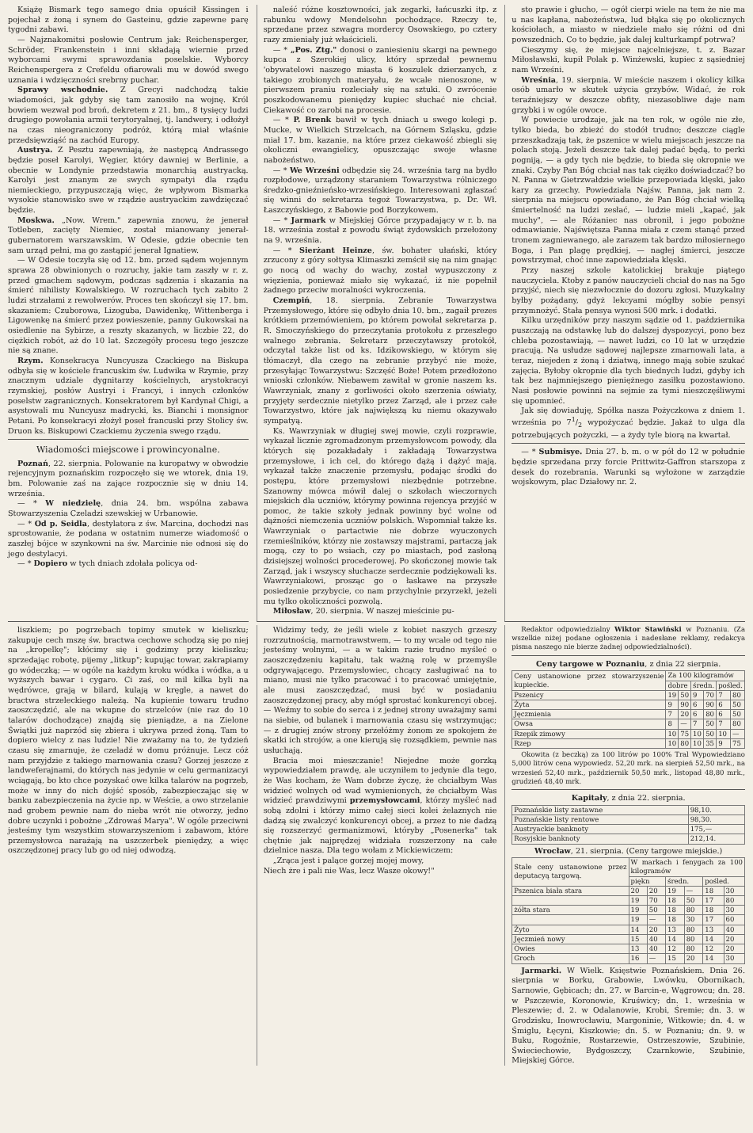Książę Bismark tego samego dnia opuścił Kissingen i pojechał z żoną i synem do Gasteinu, gdzie zapewne parę tygodni zabawi.
— Najznakomitsi posłowie Centrum jak: Reichensperger, Schröder, Frankenstein i inni składają wiernie przed wyborcami swymi sprawozdania poselskie. Wyborcy Reichenspergera z Crefeldu ofiarowali mu w dowód swego uznania i wdzięczności srebrny puchar.
Sprawy wschodnie. Z Grecyi nadchodzą takie wiadomości, jak gdyby się tam zanosiło na wojnę. Król bowiem wezwał pod broń, dekretem z 21. bm., 8 tysięcy ludzi drugiego powołania armii terytoryalnej, tj. landwery, i odłożył na czas nieograniczony podróż, którą miał właśnie przedsięwziąść na zachód Europy.
Austrya. Z Pesztu zapewniają, że następcą Andrassego będzie poseł Karolyi, Węgier, który dawniej w Berlinie, a obecnie w Londynie przedstawia monarchią austryacką. Karolyi jest znanym ze swych sympatyi dla rządu niemieckiego, przypuszczają więc, że wpływom Bismarka wysokie stanowisko swe w rządzie austryackim zawdzięczać będzie.
Moskwa. „Now. Wrem." zapewnia znowu, że jenerał Totleben, zacięty Niemiec, został mianowany jenerał-gubernatorem warszawskim. W Odesie, gdzie obecnie ten sam urząd pełni, ma go zastąpić jenerał Ignatiew.
— W Odesie toczyła się od 12. bm. przed sądem wojennym sprawa 28 obwinionych o rozruchy, jakie tam zaszły w r. z. przed gmachem sądowym, podczas sądzenia i skazania na śmierć nihilisty Kowalskiego. W rozruchach tych zabito 2 ludzi strzałami z rewolwerów. Proces ten skończył się 17. bm. skazaniem: Czuborowa, Lizoguba, Dawidenkę, Wittenberga i Ligowenkę na śmierć przez powieszenie, panny Gukowskai na osiedlenie na Sybirze, a reszty skazanych, w liczbie 22, do ciężkich robót, aż do 10 lat. Szczegóły procesu tego jeszcze nie są znane.
Rzym. Konsekracya Nuncyusza Czackiego na Biskupa odbyła się w kościele francuskim św. Ludwika w Rzymie, przy znacznym udziale dygnitarzy kościelnych, arystokracyi rzymskiej, posłów Austryi i Francyi, i innych członków poselstw zagranicznych. Konsekratorem był Kardynał Chigi, a asystowali mu Nuncyusz madrycki, ks. Bianchi i monsignor Petani. Po konsekracyi złożył poseł francuski przy Stolicy św. Druon ks. Biskupowi Czackiemu życzenia swego rządu.
Wiadomości miejscowe i prowincyonalne.
Poznań, 22. sierpnia. Polowanie na kuropatwy w obwodzie rejencyjnym poznańskim rozpoczęło się we wtorek, dnia 19. bm. Polowanie zaś na zające rozpocznie się w dniu 14. września.
— * W niedzielę, dnia 24. bm. wspólna zabawa Stowarzyszenia Czeladzi szewskiej w Urbanowie.
— * Od p. Seidla, destylatora z św. Marcina, dochodzi nas sprostowanie, że podana w ostatnim numerze wiadomość o zaszłej bójce w szynkowni na św. Marcinie nie odnosi się do jego destylacyi.
— * Dopiero w tych dniach zdołała policya od-
naleść różne kosztowności, jak zegarki, łańcuszki itp. z rabunku wdowy Mendelsohn pochodzące. Rzeczy te, sprzedane przez szwagra mordercy Osowskiego, po cztery razy zmieniały już właścicieli.
— * „Pos. Ztg." donosi o zaniesieniu skargi na pewnego kupca z Szerokiej ulicy, który sprzedał pewnemu 'obywatelowi naszego miasta 6 koszulek dzierzanych, z takiego zrobionych materyału, że wcale nienoszone, w pierwszem praniu rozleciały się na sztuki. O zwrócenie poszkodowanemu pieniędzy kupiec słuchać nie chciał. Ciekawość co zarobi na procesie.
— * P. Brenk bawił w tych dniach u swego kolegi p. Mucke, w Wielkich Strzelcach, na Górnem Szląsku, gdzie miał 17. bm. kazanie, na które przez ciekawość zbiegli się okoliczni ewangielicy, opuszczając swoje własne nabożeństwo.
— * We Wrześni odbędzie się 24. września targ na bydło rozpłodowe, urządzony staraniem Towarzystwa rólniczego średzko-gnieźnieńsko-wrzesińskiego. Interesowani zgłaszać się winni do sekretarza tegoż Towarzystwa, p. Dr. Wł. Łaszczyńskiego, z Babowie pod Borzykowem.
— * Jarmark w Miejskiej Górce przypadający w r. b. na 18. września został z powodu świąt żydowskich przełożony na 9. września.
— * Sierżant Heinze, św. bohater ułański, który zrzucony z góry sołtysa Klimaszki zemścił się na nim gnając go nocą od wachy do wachy, został wypuszczony z więzienia, ponieważ miało się wykazać, iż nie popełnił żadnego przeciw moralności wykroczenia.
Czempiń, 18. sierpnia. Zebranie Towarzystwa Przemysłowego, które się odbyło dnia 10. bm., zagaił prezes krótkiem przemówieniem, po którem powołał sekretarza p. R. Smoczyńskiego do przeczytania protokołu z przeszłego walnego zebrania. Sekretarz przeczytawszy protokół, odczytał także list od ks. Idzikowskiego, w którym się tłómaczył, dla czego na zebranie przybyć nie może, przesyłając Towarzystwu: Szczęść Boże! Potem przedłożono wnioski członków. Niebawem zawitał w gronie naszem ks. Wawrzyniak, znany z gorliwości około szerzenia oświaty, przyjęty serdecznie nietylko przez Zarząd, ale i przez całe Towarzystwo, które jak największą ku niemu okazywało sympatyą.
Ks. Wawrzyniak w długiej swej mowie, czyli rozprawie, wykazał licznie zgromadzonym przemysłowcom powody, dla których się pozakładały i zakładają Towarzystwa przemysłowe, i ich cel, do którego dążą i dążyć mają, wykazał także znaczenie przemysłu, podając środki do postępu, które przemysłowi niezbędnie potrzebne. Szanowny mówca mówił dalej o szkołach wieczornych miejskich dla uczniów, którymy powinna rejencya przyjść w pomoc, że takie szkoły jednak powinny być wolne od dążności niemczenia uczniów polskich. Wspomniał także ks. Wawrzyniak o partactwie nie dobrze wyuczonych rzemieślników, którzy nie zostawszy majstrami, partaczą jak mogą, czy to po wsiach, czy po miastach, pod zasłoną dzisiejszej wolności procederowej. Po skończonej mowie tak Zarząd, jak i wszyscy słuchacze serdecznie podziękowali ks. Wawrzyniakowi, prosząc go o łaskawe na przyszłe posiedzenie przybycie, co nam przychylnie przyrzekł, jeżeli mu tylko okoliczności pozwolą.
Miłosław, 20. sierpnia. W naszej mieścinie pu-
sto prawie i głucho, — ogół cierpi wiele na tem że nie ma u nas kapłana, nabożeństwa, lud błąka się po okolicznych kościołach, a miasto w niedziele mało się różni od dni powszednich. Co to będzie, jak dalej kulturkampf potrwa?
Cieszymy się, że miejsce najcelniejsze, t. z. Bazar Miłosławski, kupił Polak p. Winżewski, kupiec z sąsiedniej nam Wrześni.
Wreśnia, 19. sierpnia. W mieście naszem i okolicy kilka osób umarło w skutek użycia grzybów. Widać, że rok teraźniejszy w deszcze obfity, niezasobliwe daje nam grzybki i w ogóle owoce.
W powiecie urodzaje, jak na ten rok, w ogóle nie złe, tylko bieda, bo zbieżć do stodół trudno; deszcze ciągle przeszkadzają tak, że pszenice w wielu miejscach jeszcze na polach stoją. Jeżeli deszcze tak dalej padać będą, to perki pogniją, — a gdy tych nie będzie, to bieda się okropnie we znaki. Czyby Pan Bóg chciał nas tak ciężko doświadczać? bo N. Panna w Gietrzwałdzie wielkie przepowiada klęski, jako kary za grzechy. Powiedziała Najśw. Panna, jak nam 2. sierpnia na miejscu opowiadano, że Pan Bóg chciał wielką śmiertelność na ludzi zesłać, — ludzie mieli „kapać, jak muchy", — ale Różaniec nas obronił, i jego pobożne odmawianie. Najświętsza Panna miała z czem stanąć przed tronem zagniewanego, ale zarazem tak bardzo miłosiernego Boga, i Pan plagę prędkiej, — nagłej śmierci, jeszcze powstrzymał, choć inne zapowiedziała klęski.
Przy naszej szkole katolickiej brakuje piątego nauczyciela. Ktoby z panów nauczycieli chciał do nas na 5go przyjść, niech się niezwłocznie do dozoru zgłosi. Muzykalny byłby pożądany, gdyż lekcyami mógłby sobie pensyi przymnożyć. Stała pensya wynosi 500 mrk. i dodatki.
Kilku urzędników przy naszym sądzie od 1. października puszczają na odstawkę lub do dalszej dyspozycyi, pono bez chleba pozostawiają, — nawet ludzi, co 10 lat w urzędzie pracują. Na usłudze sądowej najlepsze zmarnowali lata, a teraz, niejeden z żoną i dziatwą, innego mają sobie szukać zajęcia. Byłoby okropnie dla tych biednych ludzi, gdyby ich tak bez najmniejszego pieniężnego zasiłku pozostawiono. Nasi posłowie powinni na sejmie za tymi nieszczęśliwymi się upomnieć.
Jak się dowiaduję, Spółka nasza Pożyczkowa z dniem 1. września po 71/2 wypożyczać będzie. Jakaż to ulga dla potrzebujących pożyczki, — a żydy tyle biorą na kwartał.
— * Submisye. Dnia 27. b. m. o w pół do 12 w południe będzie sprzedana przy forcie Prittwitz-Gaffron starszopa z desek do rozebrania. Warunki są wyłożone w zarządzie wojskowym, plac Działowy nr. 2.
liszkiem; po pogrzebach topimy smutek w kieliszku; zakupuje cech mszę św. bractwa cechowe schodzą się po niej na „kropelkę"; kłócimy się i godzimy przy kieliszku; sprzedając robotę, pijemy „litkup"; kupując towar, zakrapiamy go wódeczką; — w ogóle na każdym kroku wódka i wódka, a u wyższych bawar i cygaro. Ci zaś, co mil kilka byli na wędrówce, grają w bilard, kulają w kręgle, a nawet do bractwa strzeleckiego należą. Na kupienie towaru trudno zaoszczędzić, ale na wkupne do strzelców (nie raz do 10 talarów dochodzące) znajdą się pieniądze, a na Zielone Świątki już naprzód się zbiera i ukrywa przed żoną. Tam to dopiero wielcy z nas ludzie! Nie zważamy na to, że tydzień czasu się zmarnuje, że czeladź w domu próżnuje. Lecz cóż nam przyjdzie z takiego marnowania czasu? Gorzej jeszcze z landweferajnami, do których nas jedynie w celu germanizacyi wciągają, bo kto chce pozyskać owe kilka talarów na pogrzeb, może w inny do nich dojść sposób, zabezpieczając się w banku zabezpieczenia na życie np. w Weście, a owo strzelanie nad grobem pewnie nam do nieba wrót nie otworzy, jedno dobre uczynki i pobożne „Zdrowaś Marya". W ogóle przeciwni jesteśmy tym wszystkim stowarzyszeniom i zabawom, które przemysłowca narażają na uszczerbek pieniędzy, a więc oszczędzonej pracy lub go od niej odwodzą.
Widzimy tedy, że jeśli wiele z kobiet naszych grzeszy rozrzutnością, marnotrawstwem, — to my wcale od tego nie jesteśmy wolnymi, — a w takim razie trudno myśleć o zaoszczędzeniu kapitału, tak ważną rolę w przemyśle odgrywającego. Przemysłowiec, chcący zasługiwać na to miano, musi nie tylko pracować i to pracować umiejętnie, ale musi zaoszczędzać, musi być w posiadaniu zaoszczędzonej pracy, aby mógł sprostać konkurencyi obcej. — Weźmy to sobie do serca i z jednej strony uważajmy sami na siebie, od bulanek i marnowania czasu się wstrzymując; — z drugiej znów strony przełóżmy żonom ze spokojem że skatki ich strojów, a one kierują się rozsądkiem, pewnie nas usłuchają.
Bracia moi mieszczanie! Niejedne może gorzką wypowiedziałem prawdę, ale uczyniłem to jedynie dla tego, że Was kocham, że Wam dobrze życzę, że chciałbym Was widzieć wolnych od wad wymienionych, że chciałbym Was widzieć prawdziwymi przemysłowcami, którzy myśleć nad sobą zdolni i którzy mimo całej sieci kolei żelaznych nie dadzą się zwalczyć konkurencyi obcej, a przez to nie dadzą się rozszerzyć germanizmowi, któryby „Posenerka" tak chętnie jak najprędzej widziała rozszerzony na całe dzielnice nasza. Dla tego wołam z Mickiewiczem:
„Zrąca jest i palące gorzej mojej mowy,
Niech żre i pali nie Was, lecz Wasze okowy!"
Redaktor odpowiedzialny Wiktor Stawiński w Poznaniu. (Za wszelkie niżej podane ogłoszenia i nadesłane reklamy, redakcya pisma naszego nie bierze żadnej odpowiedzialności).
Ceny targowe w Poznaniu, z dnia 22 sierpnia.
| Ceny ustanowione przez stowarzyszenie kupieckie. | Za 100 kilogramów | | | | | |
| --- | --- | --- | --- | --- | --- | --- |
| | dobre | | średn. | | pośled. | |
| Pszenicy | 19 | 50 | 9 | 70 | 7 | 80 |
| Żyta | 9 | 90 | 6 | 90 | 6 | 50 |
| Jęczmienia | 7 | 20 | 6 | 80 | 6 | 50 |
| Owsa | 8 | — | 7 | 50 | 7 | 80 |
| Rzepik zimowy | 10 | 75 | 10 | 50 | 10 | — |
| Rzep | 10 | 80 | 10 | 35 | 9 | 75 |
Okowita (z beczką) za 100 litrów po 100% Tral Wypowiedziano 5,000 litrów cena wypowiedz. 52,20 mrk. na sierpień 52,50 mrk., na wrzesień 52,40 mrk., październik 50,50 mrk., listopad 48,80 mrk., grudzień 48,40 mrk.
Kapitały, z dnia 22. sierpnia.
| Poznańskie listy zastawne | 98,10. |
| Poznańskie listy rentowe | 98,30. |
| Austryackie banknoty | 175,— |
| Rosyjskie banknoty | 212,14. |
Wrocław, 21. sierpnia. (Ceny targowe miejskie.)
| Stałe ceny ustanowione przez deputacyą targową. | W markach i fenygach za 100 kilogramów | | | | | |
| --- | --- | --- | --- | --- | --- | --- |
| | piękn | | średn. | | pośled. | |
| Pszenica biała stara | 20 | 20 | 19 | — | 18 | 30 |
| | 19 | 70 | 18 | 50 | 17 | 80 |
| żółta stara | 19 | 50 | 18 | 80 | 18 | 30 |
| | 19 | — | 18 | 30 | 17 | 60 |
| Żyto | 14 | 20 | 13 | 80 | 13 | 40 |
| Jęczmień nowy | 15 | 40 | 14 | 80 | 14 | 20 |
| Owies | 13 | 40 | 12 | 80 | 12 | 20 |
| Groch | 16 | — | 15 | 20 | 14 | 30 |
Jarmarki. W Wielk. Księstwie Poznańskiem. Dnia 26. sierpnia w Borku, Grabowie, Lwówku, Obornikach, Sarnowie, Gębicach; dn. 27. w Barcin-e, Wągrowcu; dn. 28. w Pszczewie, Koronowie, Kruświcy; dn. 1. września w Pleszewie; d. 2. w Odalanowie, Krobi, Śremie; dn. 3. w Grodzisku, Inowrocławiu, Margoninie, Witkowie; dn. 4. w Śmiglu, Łęcyni, Kiszkowie; dn. 5. w Poznaniu; dn. 9. w Buku, Rogoźnie, Rostarzewie, Ostrzeszowie, Szubinie, Świeciechowie, Bydgoszczy, Czarnkowie, Szubinie, Miejskiej Górce.